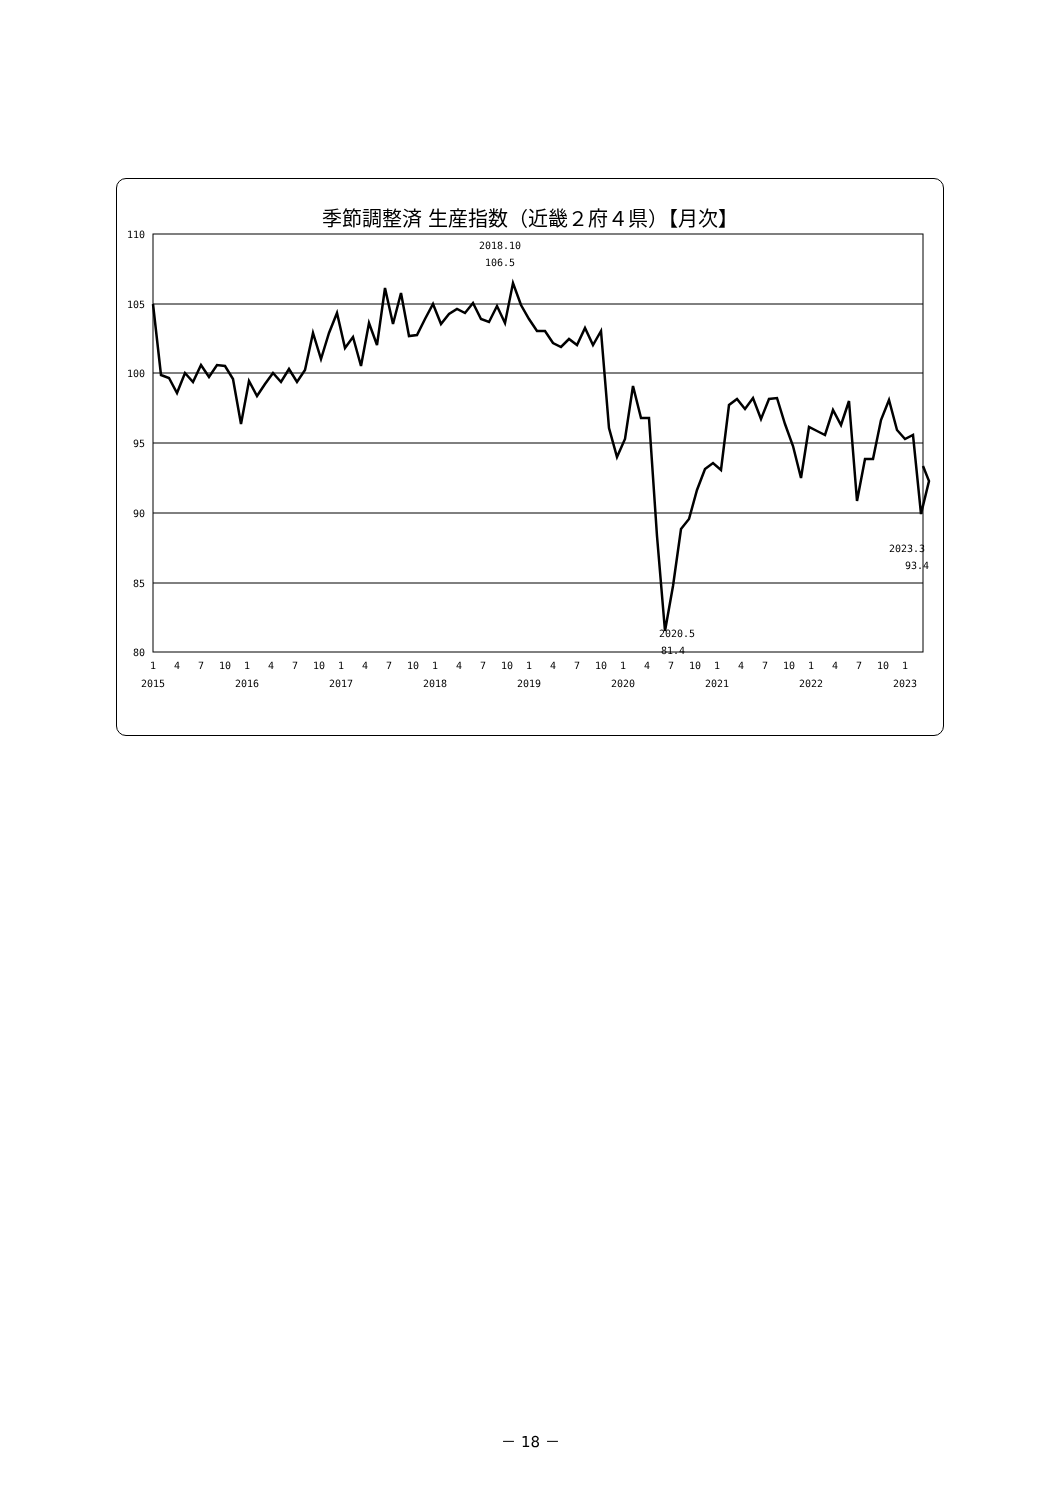季節調整済 生産指数（近畿２府４県）【月次】
110
105
100
95
90
85
80
2018.10
106.5
2023.3
93.4
2020.5
81.4
1
4
7
10
1
4
7
10
1
4
7
10
1
4
7
10
1
4
7
10
1
4
7
10
1
4
7
10
1
4
7
10
1
2015
2016
2017
2018
2019
2020
2021
2022
2023
－ 18 －